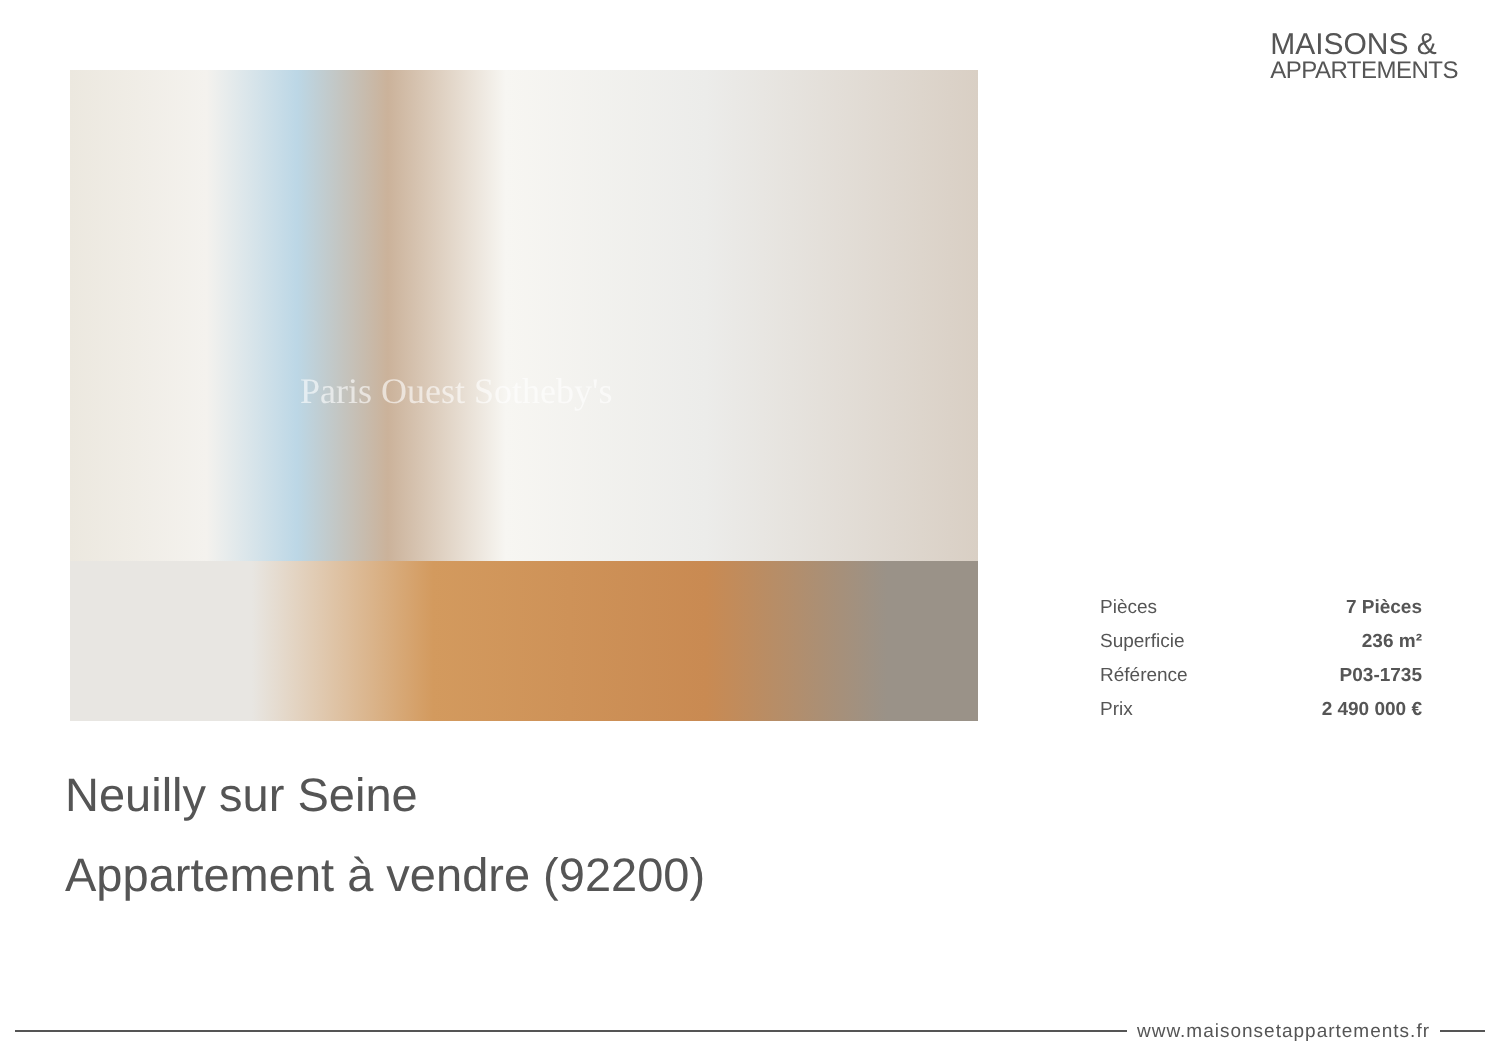MAISONS &
APPARTEMENTS
Paris Ouest Sotheby's
| Pièces | 7 Pièces |
| Superficie | 236 m² |
| Référence | P03-1735 |
| Prix | 2 490 000 € |
Neuilly sur Seine
Appartement à vendre (92200)
www.maisonsetappartements.fr